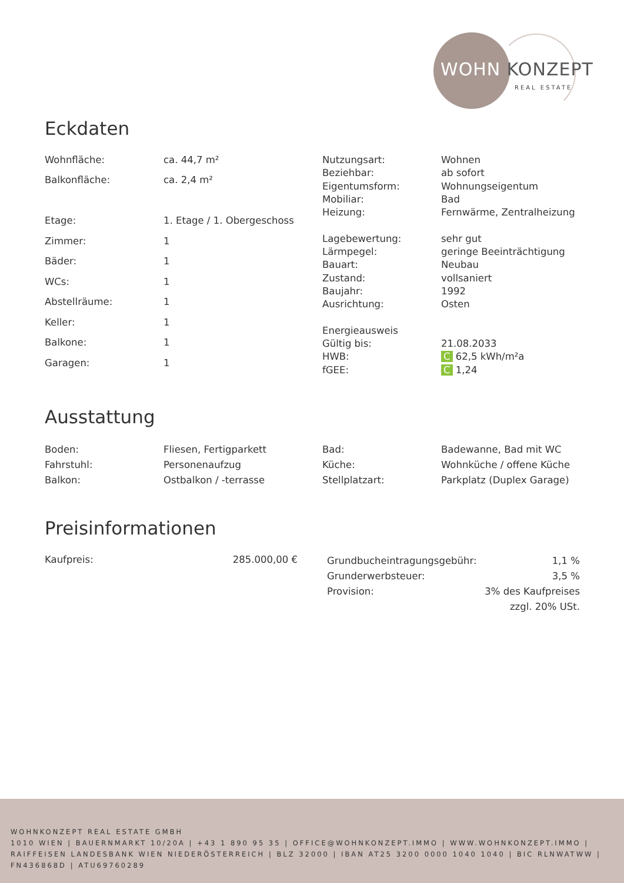WOHN KONZEPT
REAL ESTATE
Eckdaten
| Wohnfläche: | ca. 44,7 m² |
| Balkonfläche: | ca. 2,4 m² |
| Etage: | 1. Etage / 1. Obergeschoss |
| Zimmer: | 1 |
| Bäder: | 1 |
| WCs: | 1 |
| Abstellräume: | 1 |
| Keller: | 1 |
| Balkone: | 1 |
| Garagen: | 1 |
| Nutzungsart: | Wohnen |
| Beziehbar: | ab sofort |
| Eigentumsform: | Wohnungseigentum |
| Mobiliar: | Bad |
| Heizung: | Fernwärme, Zentralheizung |
| Lagebewertung: | sehr gut |
| Lärmpegel: | geringe Beeinträchtigung |
| Bauart: | Neubau |
| Zustand: | vollsaniert |
| Baujahr: | 1992 |
| Ausrichtung: | Osten |
| Energieausweis | |
| Gültig bis: | 21.08.2033 |
| HWB: | C 62,5 kWh/m²a |
| fGEE: | C 1,24 |
Ausstattung
| Boden: | Fliesen, Fertigparkett |
| Fahrstuhl: | Personenaufzug |
| Balkon: | Ostbalkon / -terrasse |
| Bad: | Badewanne, Bad mit WC |
| Küche: | Wohnküche / offene Küche |
| Stellplatzart: | Parkplatz (Duplex Garage) |
Preisinformationen
| Kaufpreis: | 285.000,00 € |
| Grundbucheintragungsgebühr: | 1,1 % |
| Grunderwerbsteuer: | 3,5 % |
| Provision: | 3% des Kaufpreises zzgl. 20% USt. |
WOHNKONZEPT REAL ESTATE GMBH
1010 WIEN | BAUERNMARKT 10/20A | +43 1 890 95 35 | OFFICE@WOHNKONZEPT.IMMO | WWW.WOHNKONZEPT.IMMO | RAIFFEISEN LANDESBANK WIEN NIEDERÖSTERREICH | BLZ 32000 | IBAN AT25 3200 0000 1040 1040 | BIC RLNWATWW | FN436868D | ATU69760289